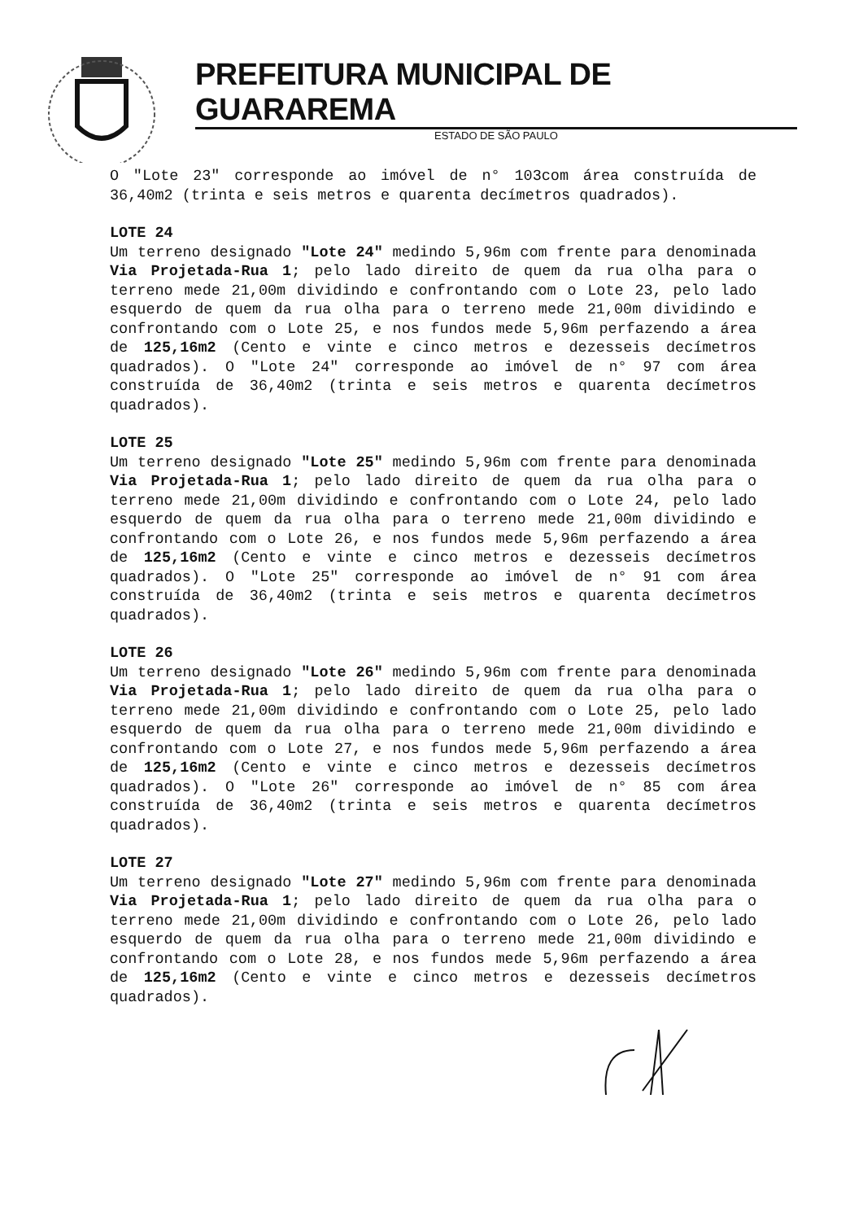PREFEITURA MUNICIPAL DE GUARAREMA
ESTADO DE SÃO PAULO
O "Lote 23" corresponde ao imóvel de n° 103com área construída de 36,40m2 (trinta e seis metros e quarenta decímetros quadrados).
LOTE 24
Um terreno designado "Lote 24" medindo 5,96m com frente para denominada Via Projetada-Rua 1; pelo lado direito de quem da rua olha para o terreno mede 21,00m dividindo e confrontando com o Lote 23, pelo lado esquerdo de quem da rua olha para o terreno mede 21,00m dividindo e confrontando com o Lote 25, e nos fundos mede 5,96m perfazendo a área de 125,16m2 (Cento e vinte e cinco metros e dezesseis decímetros quadrados). O "Lote 24" corresponde ao imóvel de n° 97 com área construída de 36,40m2 (trinta e seis metros e quarenta decímetros quadrados).
LOTE 25
Um terreno designado "Lote 25" medindo 5,96m com frente para denominada Via Projetada-Rua 1; pelo lado direito de quem da rua olha para o terreno mede 21,00m dividindo e confrontando com o Lote 24, pelo lado esquerdo de quem da rua olha para o terreno mede 21,00m dividindo e confrontando com o Lote 26, e nos fundos mede 5,96m perfazendo a área de 125,16m2 (Cento e vinte e cinco metros e dezesseis decímetros quadrados). O "Lote 25" corresponde ao imóvel de n° 91 com área construída de 36,40m2 (trinta e seis metros e quarenta decímetros quadrados).
LOTE 26
Um terreno designado "Lote 26" medindo 5,96m com frente para denominada Via Projetada-Rua 1; pelo lado direito de quem da rua olha para o terreno mede 21,00m dividindo e confrontando com o Lote 25, pelo lado esquerdo de quem da rua olha para o terreno mede 21,00m dividindo e confrontando com o Lote 27, e nos fundos mede 5,96m perfazendo a área de 125,16m2 (Cento e vinte e cinco metros e dezesseis decímetros quadrados). O "Lote 26" corresponde ao imóvel de n° 85 com área construída de 36,40m2 (trinta e seis metros e quarenta decímetros quadrados).
LOTE 27
Um terreno designado "Lote 27" medindo 5,96m com frente para denominada Via Projetada-Rua 1; pelo lado direito de quem da rua olha para o terreno mede 21,00m dividindo e confrontando com o Lote 26, pelo lado esquerdo de quem da rua olha para o terreno mede 21,00m dividindo e confrontando com o Lote 28, e nos fundos mede 5,96m perfazendo a área de 125,16m2 (Cento e vinte e cinco metros e dezesseis decímetros quadrados).